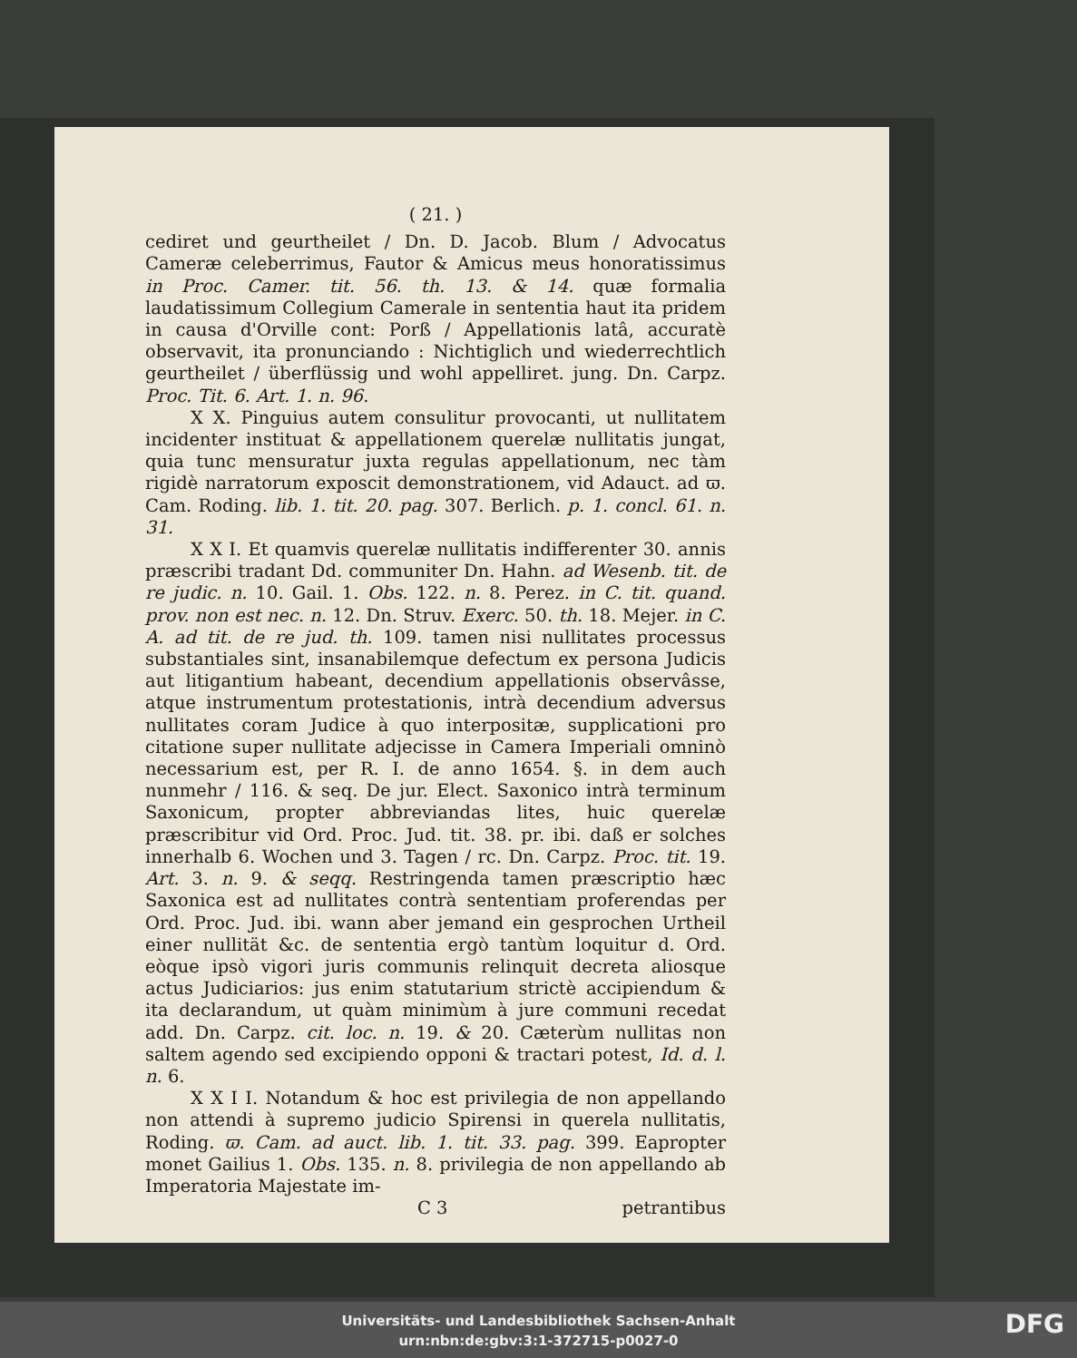( 21. )
cediret und geurtheilet / Dn. D. Jacob. Blum / Advocatus Cameræ celeberrimus, Fautor & Amicus meus honoratissimus in Proc. Camer. tit. 56. th. 13. & 14. quæ formalia laudatissimum Collegium Camerale in sententia haut ita pridem in causa d'Orville cont: Porß / Appellationis latâ, accuratè observavit, ita pronunciando : Nichtiglich und wiederrechtlich geurtheilet / überflüssig und wohl appelliret. jung. Dn. Carpz. Proc. Tit. 6. Art. 1. n. 96.
X X. Pinguius autem consulitur provocanti, ut nullitatem incidenter instituat & appellationem querelæ nullitatis jungat, quia tunc mensuratur juxta regulas appellationum, nec tàm rigidè narratorum exposcit demonstrationem, vid Adauct. ad ϖ. Cam. Roding. lib. 1. tit. 20. pag. 307. Berlich. p. 1. concl. 61. n. 31.
X X I. Et quamvis querelæ nullitatis indifferenter 30. annis præscribi tradant Dd. communiter Dn. Hahn. ad Wesenb. tit. de re judic. n. 10. Gail. 1. Obs. 122. n. 8. Perez. in C. tit. quand. prov. non est nec. n. 12. Dn. Struv. Exerc. 50. th. 18. Mejer. in C. A. ad tit. de re jud. th. 109. tamen nisi nullitates processus substantiales sint, insanabilemque defectum ex persona Judicis aut litigantium habeant, decendium appellationis observâsse, atque instrumentum protestationis, intrà decendium adversus nullitates coram Judice à quo interpositæ, supplicationi pro citatione super nullitate adjecisse in Camera Imperiali omninò necessarium est, per R. I. de anno 1654. §. in dem auch nunmehr / 116. & seq. De jur. Elect. Saxonico intrà terminum Saxonicum, propter abbreviandas lites, huic querelæ præscribitur vid Ord. Proc. Jud. tit. 38. pr. ibi. daß er solches innerhalb 6. Wochen und 3. Tagen / rc. Dn. Carpz. Proc. tit. 19. Art. 3. n. 9. & seqq. Restringenda tamen præscriptio hæc Saxonica est ad nullitates contrà sententiam proferendas per Ord. Proc. Jud. ibi. wann aber jemand ein gesprochen Urtheil einer nullität &c. de sententia ergò tantùm loquitur d. Ord. eòque ipsò vigori juris communis relinquit decreta aliosque actus Judiciarios: jus enim statutarium strictè accipiendum & ita declarandum, ut quàm minimùm à jure communi recedat add. Dn. Carpz. cit. loc. n. 19. & 20. Cæterùm nullitas non saltem agendo sed excipiendo opponi & tractari potest, Id. d. l. n. 6.
X X I I. Notandum & hoc est privilegia de non appellando non attendi à supremo judicio Spirensi in querela nullitatis, Roding. ϖ. Cam. ad auct. lib. 1. tit. 33. pag. 399. Eapropter monet Gailius 1. Obs. 135. n. 8. privilegia de non appellando ab Imperatoria Majestate im-
C 3 petrantibus
Universitäts- und Landesbibliothek Sachsen-Anhalt
urn:nbn:de:gbv:3:1-372715-p0027-0
DFG